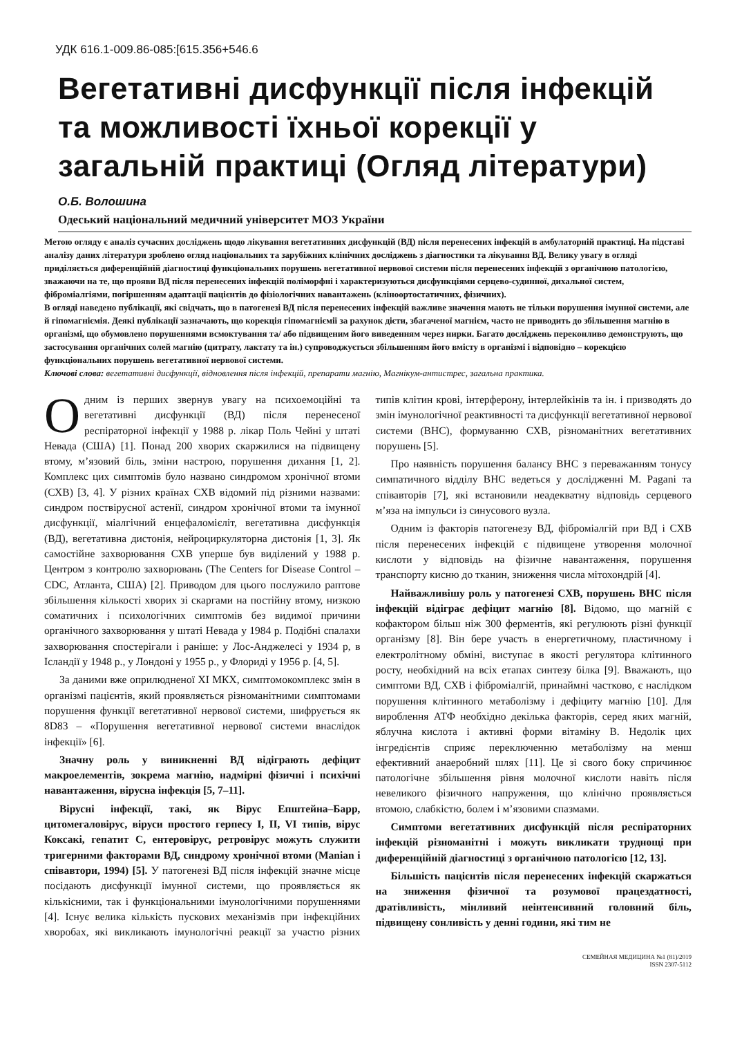УДК 616.1-009.86-085:[615.356+546.6
Вегетативні дисфункції після інфекцій та можливості їхньої корекції у загальній практиці (Огляд літератури)
О.Б. Волошина
Одеський національний медичний університет МОЗ України
Метою огляду є аналіз сучасних досліджень щодо лікування вегетативних дисфункцій (ВД) після перенесених інфекцій в амбулаторній практиці. На підставі аналізу даних літератури зроблено огляд національних та зарубіжних клінічних досліджень з діагностики та лікування ВД. Велику увагу в огляді приділяється диференційній діагностиці функціональних порушень вегетативної нервової системи після перенесених інфекцій з органічною патологією, зважаючи на те, що прояви ВД після перенесених інфекцій поліморфні і характеризуються дисфункціями серцево-судинної, дихальної систем, фіброміалгіями, погіршенням адаптації пацієнтів до фізіологічних навантажень (кліноортостатичних, фізичних).
В огляді наведено публікації, які свідчать, що в патогенезі ВД після перенесених інфекцій важливе значення мають не тільки порушення імунної системи, але й гіпомагніємія. Деякі публікації зазначають, що корекція гіпомагніємії за рахунок дієти, збагаченої магнієм, часто не приводить до збільшення магнію в організмі, що обумовлено порушеннями всмоктування та/ або підвищеним його виведенням через нирки. Багато досліджень переконливо демонструють, що застосування органічних солей магнію (цитрату, лактату та ін.) супроводжується збільшенням його вмісту в організмі і відповідно – корекцією функціональних порушень вегетативної нервової системи.
Ключові слова: вегетативні дисфункції, відновлення після інфекцій, препарати магнію, Магнікум-антистрес, загальна практика.
Одним із перших звернув увагу на психоемоційні та вегетативні дисфункції (ВД) після перенесеної респіраторної інфекції у 1988 р. лікар Поль Чейні у штаті Невада (США) [1]. Понад 200 хворих скаржилися на підвищену втому, м’язовий біль, зміни настрою, порушення дихання [1, 2]. Комплекс цих симптомів було названо синдромом хронічної втоми (СХВ) [3, 4]. У різних країнах СХВ відомий під різними назвами: синдром поствірусної астенії, синдром хронічної втоми та імунної дисфункції, міалгічний енцефаломієліт, вегетативна дисфункція (ВД), вегетативна дистонія, нейроциркуляторна дистонія [1, 3]. Як самостійне захворювання СХВ уперше був виділений у 1988 р. Центром з контролю захворювань (The Centers for Disease Control – CDC, Атланта, США) [2]. Приводом для цього послужило раптове збільшення кількості хворих зі скаргами на постійну втому, низкою соматичних і психологічних симптомів без видимої причини органічного захворювання у штаті Невада у 1984 р. Подібні спалахи захворювання спостерігали і раніше: у Лос-Анджелесі у 1934 р, в Ісландії у 1948 р., у Лондоні у 1955 р., у Флориді у 1956 р. [4, 5].
За даними вже оприлюдненої XI МКХ, симптомокомплекс змін в організмі пацієнтів, який проявляється різноманітними симптомами порушення функції вегетативної нервової системи, шифрується як 8D83 – «Порушення вегетативної нервової системи внаслідок інфекції» [6].
Значну роль у виникненні ВД відіграють дефіцит макроелементів, зокрема магнію, надмірні фізичні і психічні навантаження, вірусна інфекція [5, 7–11].
Вірусні інфекції, такі, як Вірус Епштейна–Барр, цитомегаловірус, віруси простого герпесу I, II, VI типів, вірус Коксакі, гепатит С, ентеровірус, ретровірус можуть служити тригерними факторами ВД, синдрому хронічної втоми (Manian і співавтори, 1994) [5]. У патогенезі ВД після інфекцій значне місце посідають дисфункції імунної системи, що проявляється як кількісними, так і функціональними імунологічними порушеннями [4]. Існує велика кількість пускових механізмів при інфекційних хворобах, які викликають імунологічні реакції за участю різних типів клітин крові, інтерферону, інтерлейкінів та ін. і призводять до змін імунологічної реактивності та дисфункції вегетативної нервової системи (ВНС), формуванню СХВ, різноманітних вегетативних порушень [5].
Про наявність порушення балансу ВНС з переважанням тонусу симпатичного відділу ВНС ведеться у дослідженні M. Pagani та співавторів [7], які встановили неадекватну відповідь серцевого м’яза на імпульси із синусового вузла.
Одним із факторів патогенезу ВД, фіброміалгій при ВД і СХВ після перенесених інфекцій є підвищене утворення молочної кислоти у відповідь на фізичне навантаження, порушення транспорту кисню до тканин, зниження числа мітохондрій [4].
Найважливішу роль у патогенезі СХВ, порушень ВНС після інфекцій відіграє дефіцит магнію [8]. Відомо, що магній є кофактором більш ніж 300 ферментів, які регулюють різні функції організму [8]. Він бере участь в енергетичному, пластичному і електролітному обміні, виступає в якості регулятора клітинного росту, необхідний на всіх етапах синтезу білка [9]. Вважають, що симптоми ВД, СХВ і фіброміалгій, принаймні частково, є наслідком порушення клітинного метаболізму і дефіциту магнію [10]. Для вироблення АТФ необхідно декілька факторів, серед яких магній, яблучна кислота і активні форми вітаміну B. Недолік цих інгредієнтів сприяє переключенню метаболізму на менш ефективний анаеробний шлях [11]. Це зі свого боку спричинює патологічне збільшення рівня молочної кислоти навіть після невеликого фізичного напруження, що клінічно проявляється втомою, слабкістю, болем і м’язовими спазмами.
Симптоми вегетативних дисфункцій після респіраторних інфекцій різноманітні і можуть викликати труднощі при диференційній діагностиці з органічною патологією [12, 13].
Більшість пацієнтів після перенесених інфекцій скаржаться на зниження фізичної та розумової працездатності, дратівливість, мінливий неінтенсивний головний біль, підвищену сонливість у денні години, які тим не
СЕМЕЙНАЯ МЕДИЦИНА №1 (81)/2019
ISSN 2307-5112